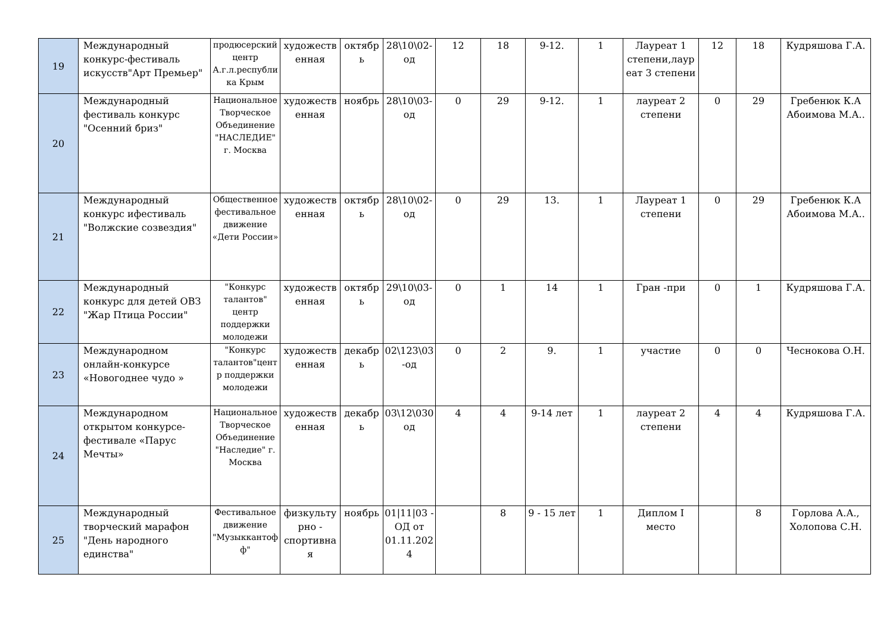| 19 | Международный конкурс-фестиваль искусств"Арт Премьер" | продюсерский центр А.г.л.республика Крым | художественная | октябрь | 28\10\02-од | 12 | 18 | 9-12. | 1 | Лауреат 1 степени,лауреат 3 степени | 12 | 18 | Кудряшова Г.А. |
| 20 | Международный фестиваль конкурс "Осенний бриз" | Национальное Творческое Объединение "НАСЛЕДИЕ" г. Москва | художественная | ноябрь | 28\10\03-од | 0 | 29 | 9-12. | 1 | лауреат 2 степени | 0 | 29 | Гребенюк К.А Абоимова М.А.. |
| 21 | Международный конкурс ифестиваль "Волжские созвездия" | Общественное фестивальное движение «Дети России» | художественная | октябрь | 28\10\02-од | 0 | 29 | 13. | 1 | Лауреат 1 степени | 0 | 29 | Гребенюк К.А Абоимова М.А.. |
| 22 | Международный конкурс для детей ОВЗ "Жар Птица России" | "Конкурс талантов" центр поддержки молодежи | художественная | октябрь | 29\10\03-од | 0 | 1 | 14 | 1 | Гран -при | 0 | 1 | Кудряшова Г.А. |
| 23 | Международном онлайн-конкурсе «Новогоднее чудо » | "Конкурс талантов"центр поддержки молодежи | художественная | декабрь | 02\123\03-од | 0 | 2 | 9. | 1 | участие | 0 | 0 | Чеснокова О.Н. |
| 24 | Международном открытом конкурсе-фестивале «Парус Мечты» | Национальное Творческое Объединение "Наследие" г. Москва | художественная | декабрь | 03\12\030од | 4 | 4 | 9-14 лет | 1 | лауреат 2 степени | 4 | 4 | Кудряшова Г.А. |
| 25 | Международный творческий марафон "День народного единства" | Фестивальное движение "Музыккантофф" | физкультурно - спортивная | ноябрь | 01/11/03 - ОД от 01.11.2024 | | 8 | 9 - 15 лет | 1 | Диплом I место | | 8 | Горлова А.А., Холопова С.Н. |